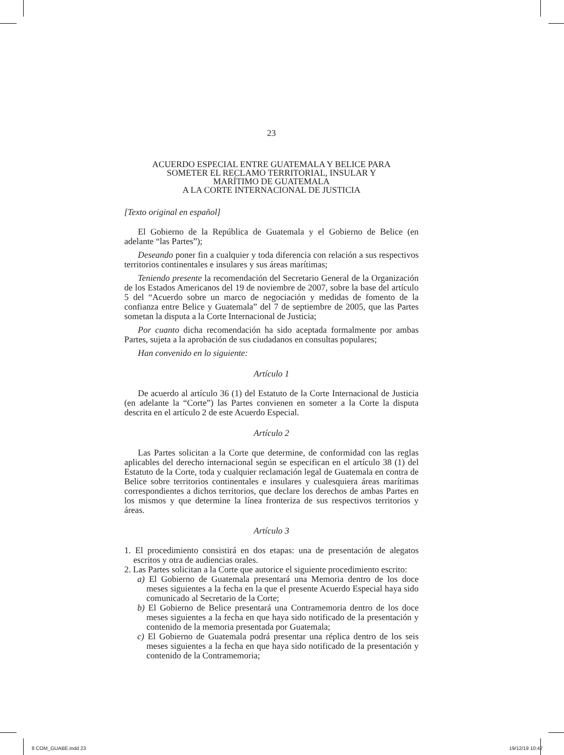23
ACUERDO ESPECIAL ENTRE GUATEMALA Y BELICE PARA
SOMETER EL RECLAMO TERRITORIAL, INSULAR Y
MARÍTIMO DE GUATEMALA
A LA CORTE INTERNACIONAL DE JUSTICIA
[Texto original en español]
El Gobierno de la República de Guatemala y el Gobierno de Belice (en adelante “las Partes”);
Deseando poner fin a cualquier y toda diferencia con relación a sus respectivos territorios continentales e insulares y sus áreas marítimas;
Teniendo presente la recomendación del Secretario General de la Organización de los Estados Americanos del 19 de noviembre de 2007, sobre la base del artículo 5 del “Acuerdo sobre un marco de negociación y medidas de fomento de la confianza entre Belice y Guatemala” del 7 de septiembre de 2005, que las Partes sometan la disputa a la Corte Internacional de Justicia;
Por cuanto dicha recomendación ha sido aceptada formalmente por ambas Partes, sujeta a la aprobación de sus ciudadanos en consultas populares;
Han convenido en lo siguiente:
Artículo 1
De acuerdo al artículo 36 (1) del Estatuto de la Corte Internacional de Justicia (en adelante la “Corte”) las Partes convienen en someter a la Corte la disputa descrita en el artículo 2 de este Acuerdo Especial.
Artículo 2
Las Partes solicitan a la Corte que determine, de conformidad con las reglas aplicables del derecho internacional según se especifican en el artículo 38 (1) del Estatuto de la Corte, toda y cualquier reclamación legal de Guatemala en contra de Belice sobre territorios continentales e insulares y cualesquiera áreas marítimas correspondientes a dichos territorios, que declare los derechos de ambas Partes en los mismos y que determine la línea fronteriza de sus respectivos territorios y áreas.
Artículo 3
1. El procedimiento consistirá en dos etapas: una de presentación de alegatos escritos y otra de audiencias orales.
2. Las Partes solicitan a la Corte que autorice el siguiente procedimiento escrito:
a) El Gobierno de Guatemala presentará una Memoria dentro de los doce meses siguientes a la fecha en la que el presente Acuerdo Especial haya sido comunicado al Secretario de la Corte;
b) El Gobierno de Belice presentará una Contramemoria dentro de los doce meses siguientes a la fecha en que haya sido notificado de la presentación y contenido de la memoria presentada por Guatemala;
c) El Gobierno de Guatemala podrá presentar una réplica dentro de los seis meses siguientes a la fecha en que haya sido notificado de la presentación y contenido de la Contramemoria;
8 COM_GUABE.indd 23 19/12/19 10:47